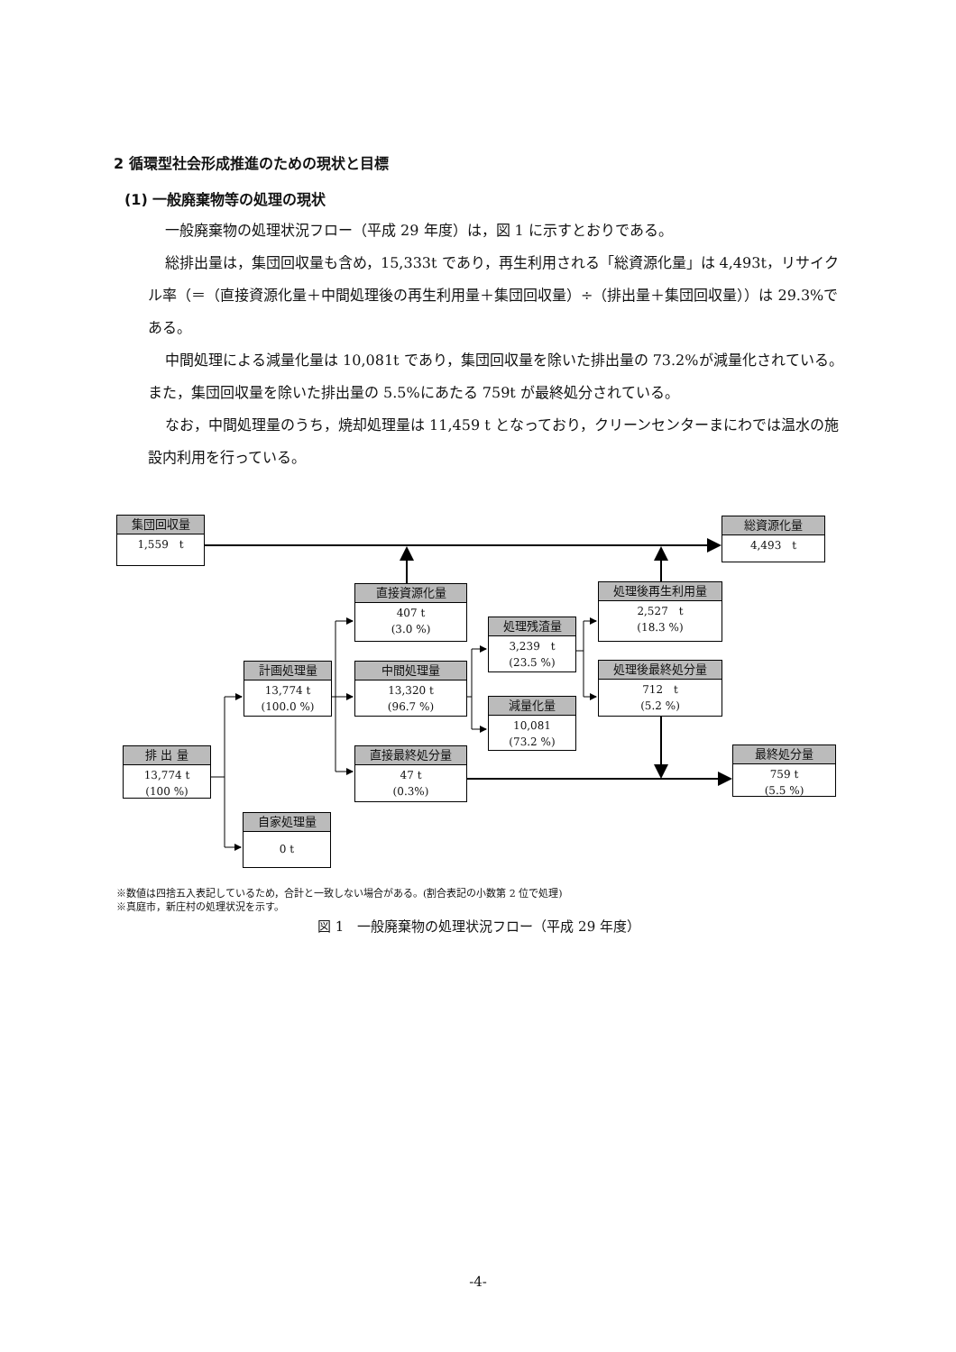2 循環型社会形成推進のための現状と目標
(1) 一般廃棄物等の処理の現状
一般廃棄物の処理状況フロー（平成 29 年度）は，図 1 に示すとおりである。
総排出量は，集団回収量も含め，15,333t であり，再生利用される「総資源化量」は 4,493t，リサイクル率（＝（直接資源化量＋中間処理後の再生利用量＋集団回収量）÷（排出量＋集団回収量））は 29.3%である。
中間処理による減量化量は 10,081t であり，集団回収量を除いた排出量の 73.2%が減量化されている。また，集団回収量を除いた排出量の 5.5%にあたる 759t が最終処分されている。
なお，中間処理量のうち，焼却処理量は 11,459 t となっており，クリーンセンターまにわでは温水の施設内利用を行っている。
集団回収量
1,559　t
総資源化量
4,493　t
直接資源化量
407 t
(3.0 %)
処理後再生利用量
2,527　t
(18.3 %)
処理残渣量
3,239　t
(23.5 %)
計画処理量
13,774 t
(100.0 %)
中間処理量
13,320 t
(96.7 %)
処理後最終処分量
712　t
(5.2 %)
減量化量
10,081
(73.2 %)
排 出 量
13,774 t
(100 %)
直接最終処分量
47 t
(0.3%)
最終処分量
759 t
(5.5 %)
自家処理量
0 t
※数値は四捨五入表記しているため，合計と一致しない場合がある。(割合表記の小数第 2 位で処理)
※真庭市，新庄村の処理状況を示す。
図 1　一般廃棄物の処理状況フロー（平成 29 年度）
-4-